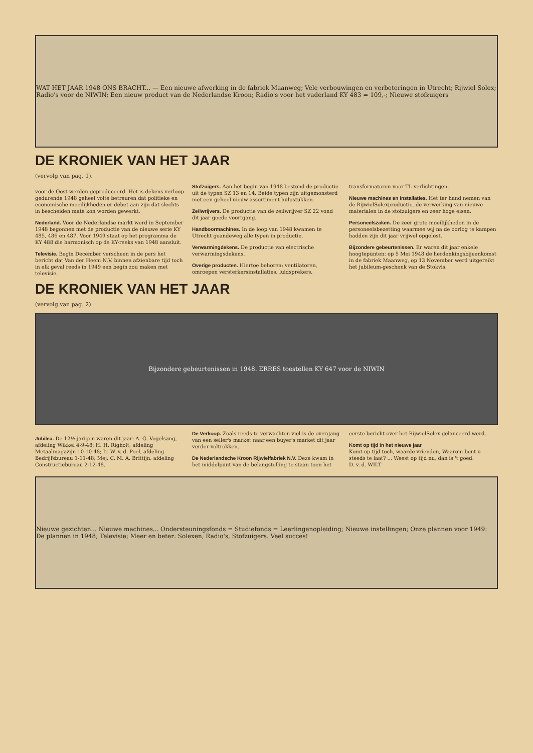WAT HET JAAR 1948 ONS BRACHT... — Een nieuwe afwerking in de fabriek Maanweg; Vele verbouwingen en verbeteringen in Utrecht; Rijwiel Solex; Radio's voor de NIWIN; Een nieuw product van de Nederlandse Kroon; Radio's voor het vaderland KY 483 = 109,-; Nieuwe stofzuigers
DE KRONIEK VAN HET JAAR
(vervolg van pag. 1).
voor de Oost werden geproduceerd. Het is dekens verloop gedurende 1948 geheel volte betreuren dat politieke en economische moeilijkheden er debet aan zijn dat slechts in bescheiden mate kon worden gewerkt.
Nederland. Voor de Nederlandse markt werd in September 1948 begonnen met de productie van de nieuwe serie KY 485, 486 en 487. Voor 1949 staat op het programma de KY 488 die harmonisch op de KY-reeks van 1948 aansluit.
Televisie. Begin December verscheen in de pers het bericht dat Van der Heem N.V. binnen afzienbare tijd toch in elk geval reeds in 1949 een begin zou maken met televisie.
Stofzuigers. Aan het begin van 1948 bestond de productie uit de typen SZ 13 en 14. Beide typen zijn uitgemonsterd met een geheel nieuw assortiment hulpstukken.
Zeilwrijvers. De productie van de zeilwrijver SZ 22 vond dit jaar goede voortgang.
Handboormachines. In de loop van 1948 kwamen te Utrecht geandeweg alle typen in productie.
Verwarmingdekens. De productie van electrische verwarmingsdekens.
Overige producten. Hiertoe behoren: ventilatoren, omroepen versterkersinstallaties, luidsprekers, transformatoren voor TL-verlichtingen.
Nieuwe machines en installaties. Het ter hand nemen van de RijwielSolexproductie, de verwerking van nieuwe materialen in de stofzuigers en zeer hoge eisen.
Personeelszaken. De zeer grote moeilijkheden in de personeelsbezetting waarmee wij na de oorlog te kampen hadden zijn dit jaar vrijwel opgelost.
Bijzondere gebeurtenissen. Er waren dit jaar enkele hoogtepunten: op 5 Mei 1948 de herdenkingsbijeenkomst in de fabriek Maanweg, op 13 November werd uitgereikt het jubileum-geschenk van de Stokvis.
DE KRONIEK VAN HET JAAR
(vervolg van pag. 2)
Bijzondere gebeurtenissen in 1948. ERRES toestellen KY 647 voor de NIWIN
Jubilea. De 12½-jarigen waren dit jaar: A. G. Vogelsang, afdeling Wikkel 4-9-48; H. H. Righolt, afdeling Metaalmagazijn 10-10-48; Ir. W. v. d. Poel, afdeling Bedrijfsbureau 1-11-48; Mej. C. M. A. Brittijn, afdeling Constructiebureau 2-12-48.
De Verkoop. Zoals reeds te verwachten viel is de overgang van een seller's market naar een buyer's market dit jaar verder voltrokken.
De Nederlandsche Kroon Rijwielfabriek N.V. Deze kwam in het middelpunt van de belangstelling te staan toen het eerste bericht over het RijwielSolex gelanceerd werd.
Komt op tijd in het nieuwe jaar
Komt op tijd toch, waarde vrienden, Waarom bent u steeds te laat? ... Weest op tijd nu, dan is 't goed.
D. v. d. WILT
Nieuwe gezichten... Nieuwe machines... Ondersteuningsfonds = Studiefonds = Leerlingenopleiding; Nieuwe instellingen; Onze plannen voor 1949: De plannen in 1948; Televisie; Meer en beter: Solexen, Radio's, Stofzuigers. Veel succes!